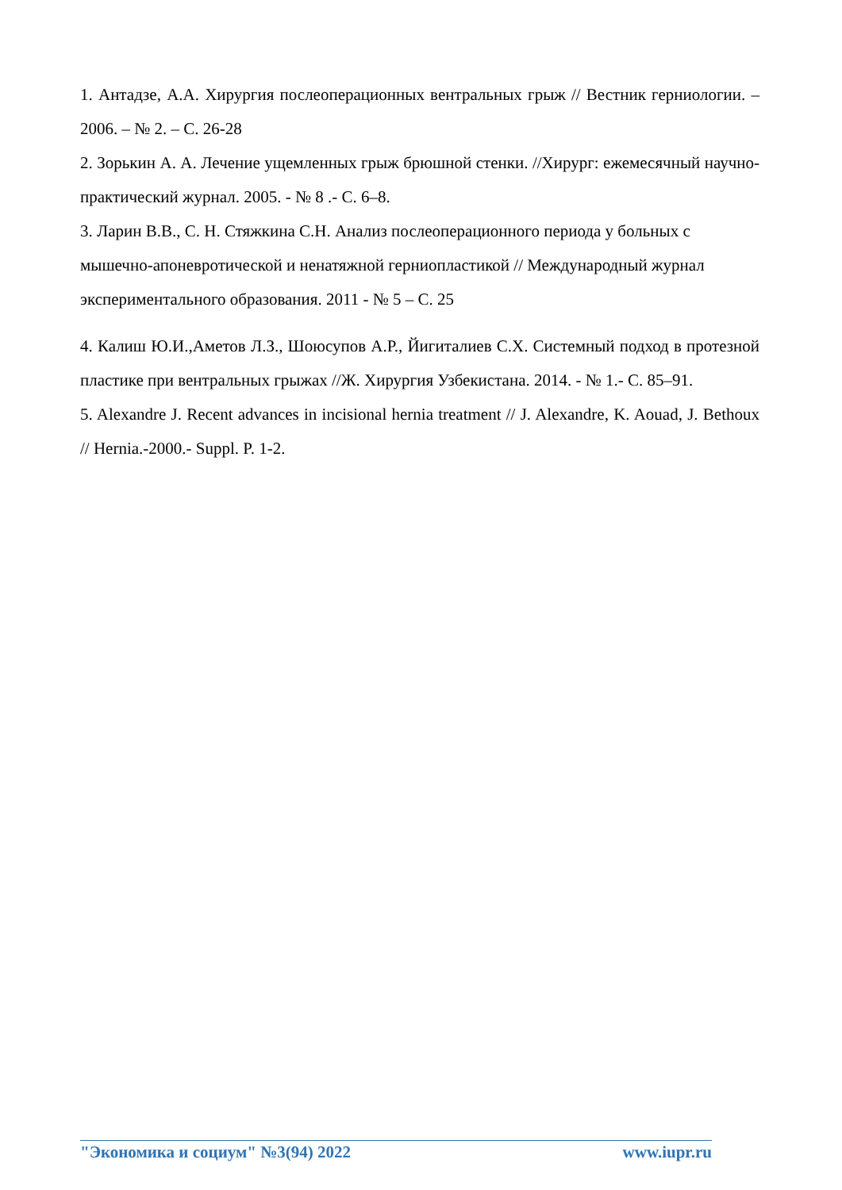1. Антадзе, А.А. Хирургия послеоперационных вентральных грыж // Вестник герниологии. – 2006. – № 2. – С. 26-28
2. Зорькин А. А. Лечение ущемленных грыж брюшной стенки. //Хирург: ежемесячный научно-практический журнал. 2005. - № 8 .- С. 6–8.
3. Ларин В.В., С. Н. Стяжкина С.Н. Анализ послеоперационного периода у больных с мышечно-апоневротической и ненатяжной герниопластикой // Международный журнал экспериментального образования. 2011 - № 5 – С. 25
4. Калиш Ю.И.,Аметов Л.З., Шоюсупов А.Р., Йигиталиев С.Х. Системный подход в протезной пластике при вентральных грыжах //Ж. Хирургия Узбекистана. 2014. - № 1.- С. 85–91.
5. Alexandre J. Recent advances in incisional hernia treatment // J. Alexandre, K. Aouad, J. Bethoux // Hernia.-2000.- Suppl. P. 1-2.
"Экономика и социум" №3(94) 2022 www.iupr.ru